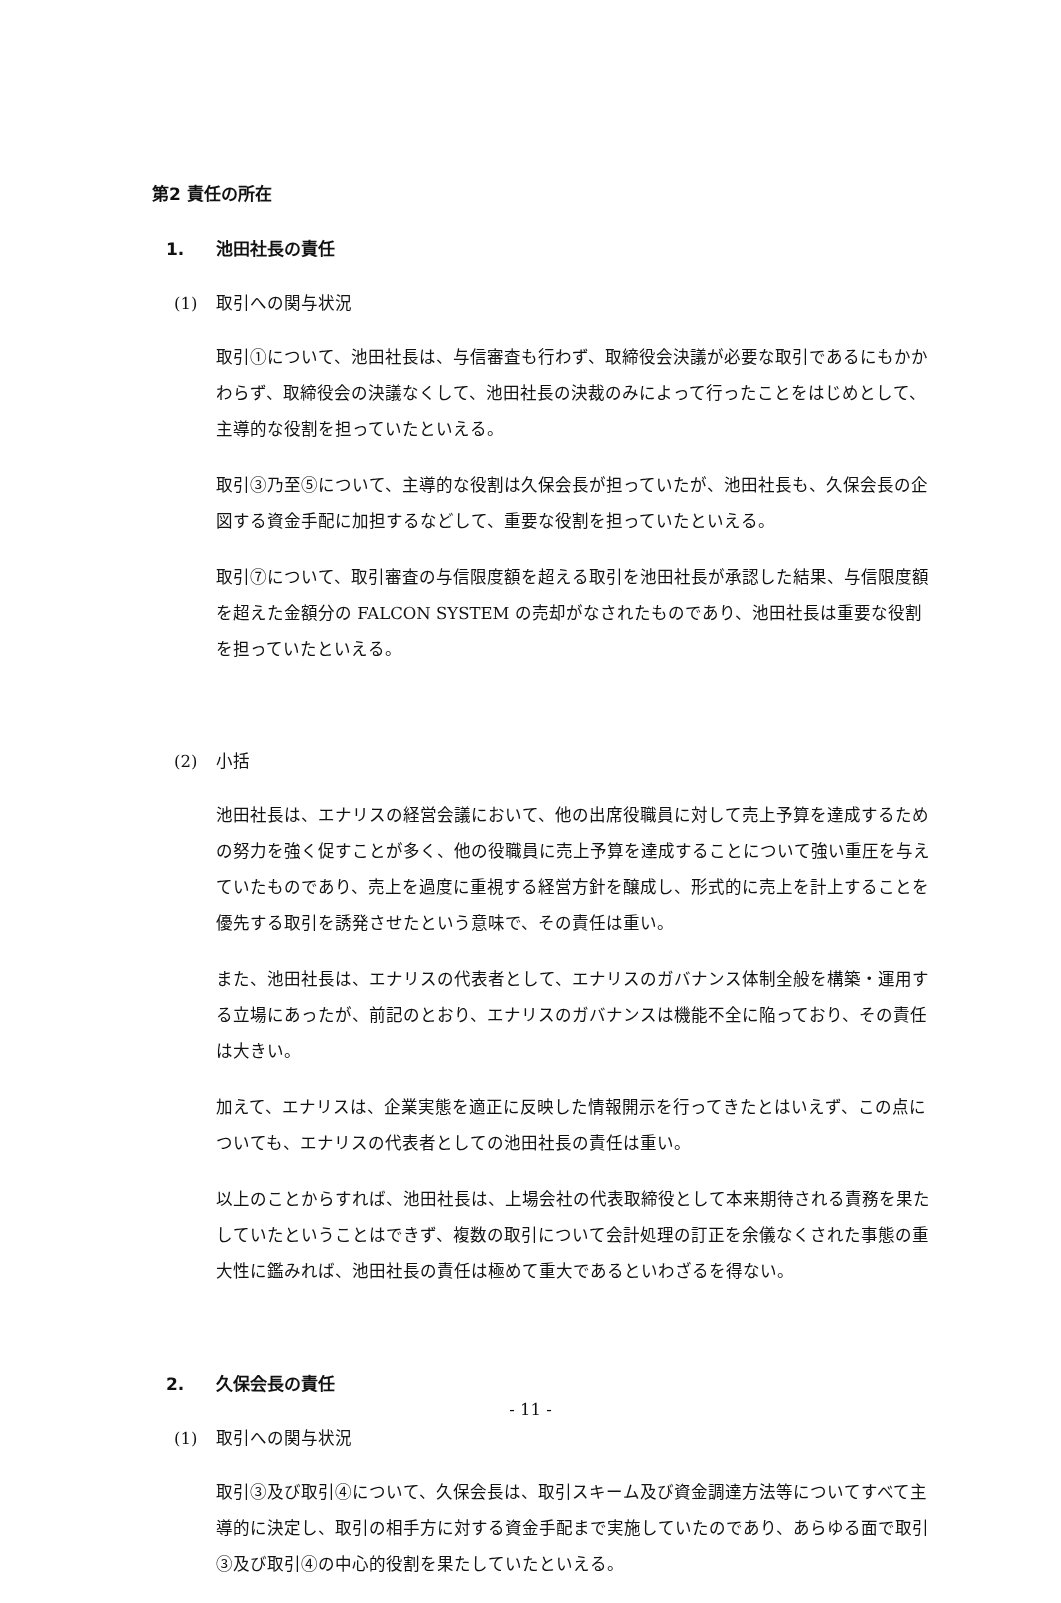第2 責任の所在
1. 池田社長の責任
(1) 取引への関与状況
取引①について、池田社長は、与信審査も行わず、取締役会決議が必要な取引であるにもかかわらず、取締役会の決議なくして、池田社長の決裁のみによって行ったことをはじめとして、主導的な役割を担っていたといえる。
取引③乃至⑤について、主導的な役割は久保会長が担っていたが、池田社長も、久保会長の企図する資金手配に加担するなどして、重要な役割を担っていたといえる。
取引⑦について、取引審査の与信限度額を超える取引を池田社長が承認した結果、与信限度額を超えた金額分の FALCON SYSTEM の売却がなされたものであり、池田社長は重要な役割を担っていたといえる。
(2) 小括
池田社長は、エナリスの経営会議において、他の出席役職員に対して売上予算を達成するための努力を強く促すことが多く、他の役職員に売上予算を達成することについて強い重圧を与えていたものであり、売上を過度に重視する経営方針を醸成し、形式的に売上を計上することを優先する取引を誘発させたという意味で、その責任は重い。
また、池田社長は、エナリスの代表者として、エナリスのガバナンス体制全般を構築・運用する立場にあったが、前記のとおり、エナリスのガバナンスは機能不全に陥っており、その責任は大きい。
加えて、エナリスは、企業実態を適正に反映した情報開示を行ってきたとはいえず、この点についても、エナリスの代表者としての池田社長の責任は重い。
以上のことからすれば、池田社長は、上場会社の代表取締役として本来期待される責務を果たしていたということはできず、複数の取引について会計処理の訂正を余儀なくされた事態の重大性に鑑みれば、池田社長の責任は極めて重大であるといわざるを得ない。
2. 久保会長の責任
(1) 取引への関与状況
取引③及び取引④について、久保会長は、取引スキーム及び資金調達方法等についてすべて主導的に決定し、取引の相手方に対する資金手配まで実施していたのであり、あらゆる面で取引③及び取引④の中心的役割を果たしていたといえる。
- 11 -